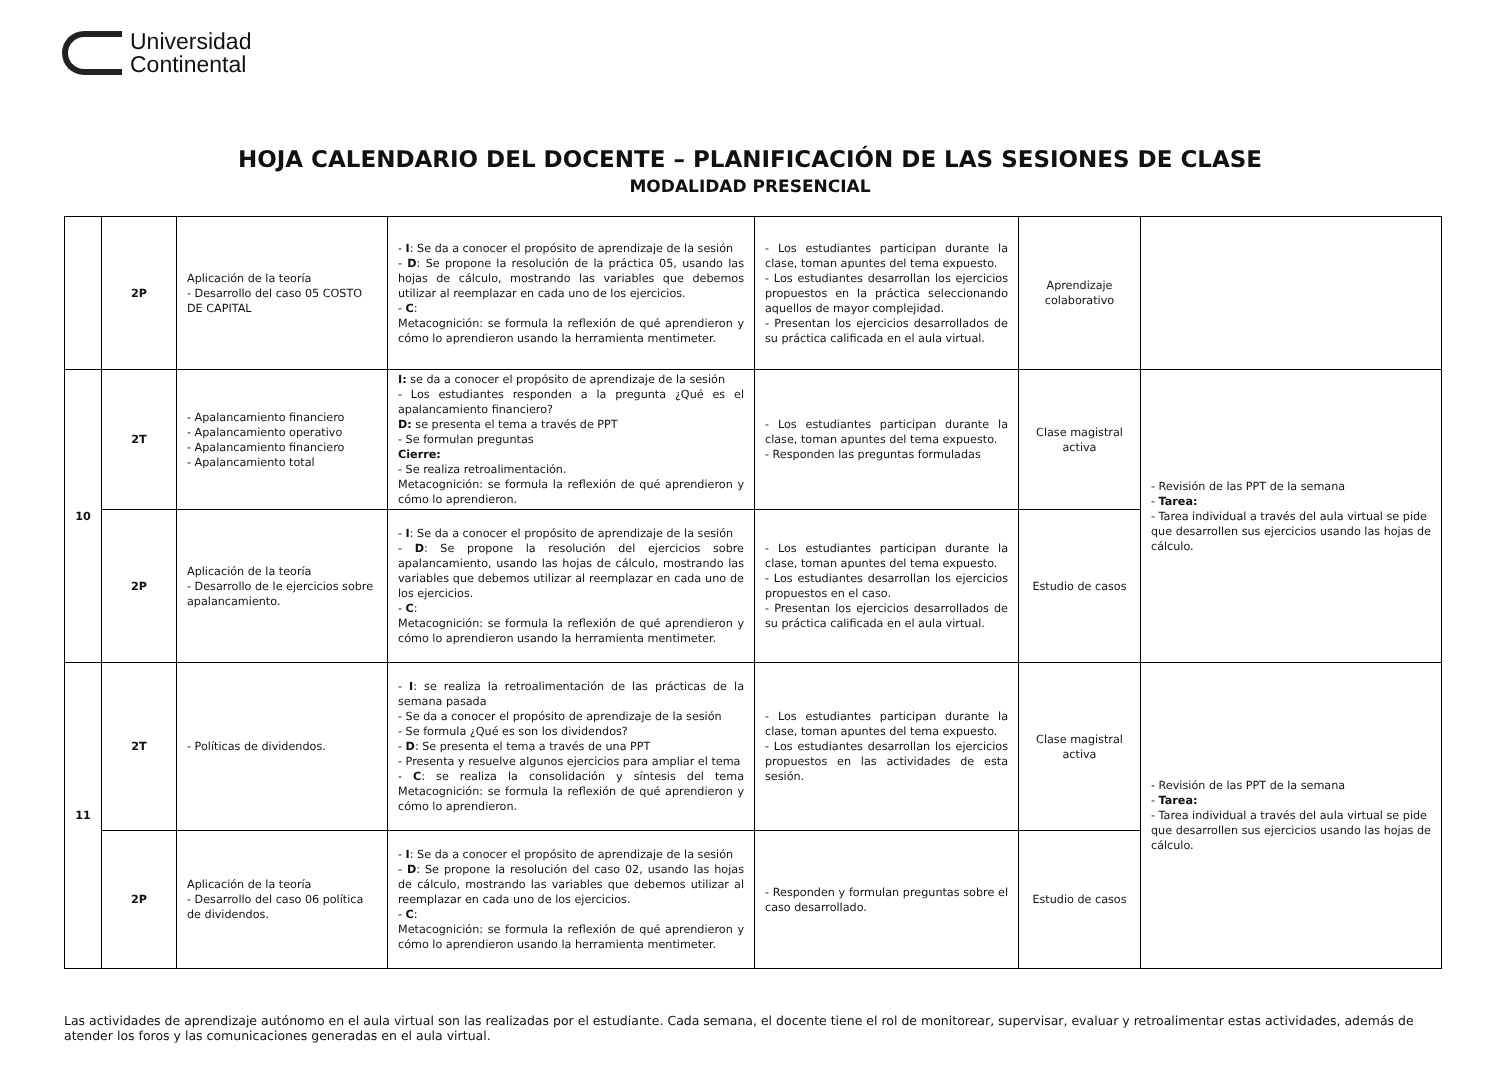Universidad
Continental
HOJA CALENDARIO DEL DOCENTE – PLANIFICACIÓN DE LAS SESIONES DE CLASE
MODALIDAD PRESENCIAL
| | 2P | Aplicación de la teoría - Desarrollo del caso 05 COSTO DE CAPITAL | - I : Se da a conocer el propósito de aprendizaje de la sesión - D : Se propone la resolución de la práctica 05, usando las hojas de cálculo, mostrando las variables que debemos utilizar al reemplazar en cada uno de los ejercicios. - C : Metacognición: se formula la reflexión de qué aprendieron y cómo lo aprendieron usando la herramienta mentimeter. | - Los estudiantes participan durante la clase, toman apuntes del tema expuesto. - Los estudiantes desarrollan los ejercicios propuestos en la práctica seleccionando aquellos de mayor complejidad. - Presentan los ejercicios desarrollados de su práctica calificada en el aula virtual. | Aprendizaje colaborativo | |
| 10 | 2T | - Apalancamiento financiero - Apalancamiento operativo - Apalancamiento financiero - Apalancamiento total | I: se da a conocer el propósito de aprendizaje de la sesión - Los estudiantes responden a la pregunta ¿Qué es el apalancamiento financiero? D: se presenta el tema a través de PPT - Se formulan preguntas Cierre: - Se realiza retroalimentación. Metacognición: se formula la reflexión de qué aprendieron y cómo lo aprendieron. | - Los estudiantes participan durante la clase, toman apuntes del tema expuesto. - Responden las preguntas formuladas | Clase magistral activa | - Revisión de las PPT de la semana - Tarea: - Tarea individual a través del aula virtual se pide que desarrollen sus ejercicios usando las hojas de cálculo. |
| | 2P | Aplicación de la teoría - Desarrollo de le ejercicios sobre apalancamiento. | - I : Se da a conocer el propósito de aprendizaje de la sesión - D : Se propone la resolución del ejercicios sobre apalancamiento, usando las hojas de cálculo, mostrando las variables que debemos utilizar al reemplazar en cada uno de los ejercicios. - C : Metacognición: se formula la reflexión de qué aprendieron y cómo lo aprendieron usando la herramienta mentimeter. | - Los estudiantes participan durante la clase, toman apuntes del tema expuesto. - Los estudiantes desarrollan los ejercicios propuestos en el caso. - Presentan los ejercicios desarrollados de su práctica calificada en el aula virtual. | Estudio de casos | |
| 11 | 2T | - Políticas de dividendos. | - I : se realiza la retroalimentación de las prácticas de la semana pasada - Se da a conocer el propósito de aprendizaje de la sesión - Se formula ¿Qué es son los dividendos? - D : Se presenta el tema a través de una PPT - Presenta y resuelve algunos ejercicios para ampliar el tema - C : se realiza la consolidación y síntesis del tema Metacognición: se formula la reflexión de qué aprendieron y cómo lo aprendieron. | - Los estudiantes participan durante la clase, toman apuntes del tema expuesto. - Los estudiantes desarrollan los ejercicios propuestos en las actividades de esta sesión. | Clase magistral activa | - Revisión de las PPT de la semana - Tarea: - Tarea individual a través del aula virtual se pide que desarrollen sus ejercicios usando las hojas de cálculo. |
| | 2P | Aplicación de la teoría - Desarrollo del caso 06 política de dividendos. | - I : Se da a conocer el propósito de aprendizaje de la sesión - D : Se propone la resolución del caso 02, usando las hojas de cálculo, mostrando las variables que debemos utilizar al reemplazar en cada uno de los ejercicios. - C : Metacognición: se formula la reflexión de qué aprendieron y cómo lo aprendieron usando la herramienta mentimeter. | - Responden y formulan preguntas sobre el caso desarrollado. | Estudio de casos | |
Las actividades de aprendizaje autónomo en el aula virtual son las realizadas por el estudiante. Cada semana, el docente tiene el rol de monitorear, supervisar, evaluar y retroalimentar estas actividades, además de atender los foros y las comunicaciones generadas en el aula virtual.